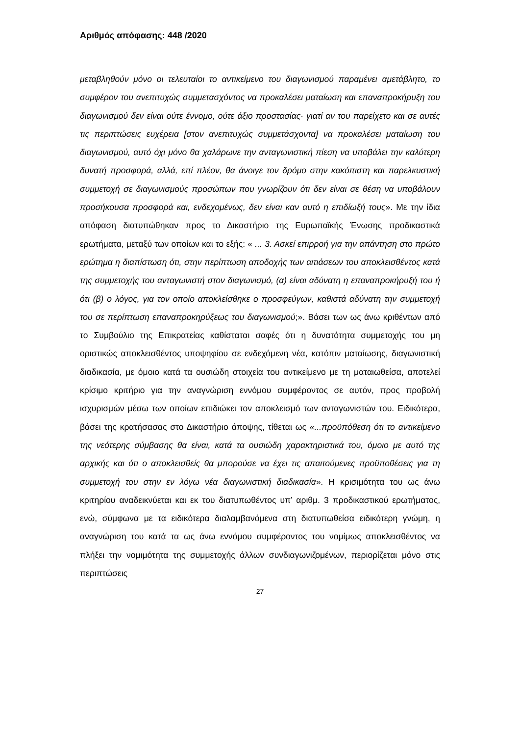Αριθμός απόφασης: 448 /2020
μεταβληθούν μόνο οι τελευταίοι το αντικείμενο του διαγωνισμού παραμένει αμετάβλητο, το συμφέρον του ανεπιτυχώς συμμετασχόντος να προκαλέσει ματαίωση και επαναπροκήρυξη του διαγωνισμού δεν είναι ούτε έννομο, ούτε άξιο προστασίας· γιατί αν του παρείχετο και σε αυτές τις περιπτώσεις ευχέρεια [στον ανεπιτυχώς συμμετάσχοντα] να προκαλέσει ματαίωση του διαγωνισμού, αυτό όχι μόνο θα χαλάρωνε την ανταγωνιστική πίεση να υποβάλει την καλύτερη δυνατή προσφορά, αλλά, επί πλέον, θα άνοιγε τον δρόμο στην κακόπιστη και παρελκυστική συμμετοχή σε διαγωνισμούς προσώπων που γνωρίζουν ότι δεν είναι σε θέση να υποβάλουν προσήκουσα προσφορά και, ενδεχομένως, δεν είναι καν αυτό η επιδίωξή τους». Με την ίδια απόφαση διατυπώθηκαν προς το Δικαστήριο της Ευρωπαϊκής Ένωσης προδικαστικά ερωτήματα, μεταξύ των οποίων και το εξής: « ... 3. Ασκεί επιρροή για την απάντηση στο πρώτο ερώτημα η διαπίστωση ότι, στην περίπτωση αποδοχής των αιτιάσεων του αποκλεισθέντος κατά της συμμετοχής του ανταγωνιστή στον διαγωνισμό, (α) είναι αδύνατη η επαναπροκήρυξή του ή ότι (β) ο λόγος, για τον οποίο αποκλείσθηκε ο προσφεύγων, καθιστά αδύνατη την συμμετοχή του σε περίπτωση επαναπροκηρύξεως του διαγωνισμού;». Βάσει των ως άνω κριθέντων από το Συμβούλιο της Επικρατείας καθίσταται σαφές ότι η δυνατότητα συμμετοχής του μη οριστικώς αποκλεισθέντος υποψηφίου σε ενδεχόμενη νέα, κατόπιν ματαίωσης, διαγωνιστική διαδικασία, με όμοιο κατά τα ουσιώδη στοιχεία του αντικείμενο με τη ματαιωθείσα, αποτελεί κρίσιμο κριτήριο για την αναγνώριση εννόμου συμφέροντος σε αυτόν, προς προβολή ισχυρισμών μέσω των οποίων επιδιώκει τον αποκλεισμό των ανταγωνιστών του. Ειδικότερα, βάσει της κρατήσασας στο Δικαστήριο άποψης, τίθεται ως «...προϋπόθεση ότι το αντικείμενο της νεότερης σύμβασης θα είναι, κατά τα ουσιώδη χαρακτηριστικά του, όμοιο με αυτό της αρχικής και ότι ο αποκλεισθείς θα μπορούσε να έχει τις απαιτούμενες προϋποθέσεις για τη συμμετοχή του στην εν λόγω νέα διαγωνιστική διαδικασία». Η κρισιμότητα του ως άνω κριτηρίου αναδεικνύεται και εκ του διατυπωθέντος υπ’ αριθμ. 3 προδικαστικού ερωτήματος, ενώ, σύμφωνα με τα ειδικότερα διαλαμβανόμενα στη διατυπωθείσα ειδικότερη γνώμη, η αναγνώριση του κατά τα ως άνω εννόμου συμφέροντος του νομίμως αποκλεισθέντος να πλήξει την νομιμότητα της συμμετοχής άλλων συνδιαγωνιζομένων, περιορίζεται μόνο στις περιπτώσεις
27